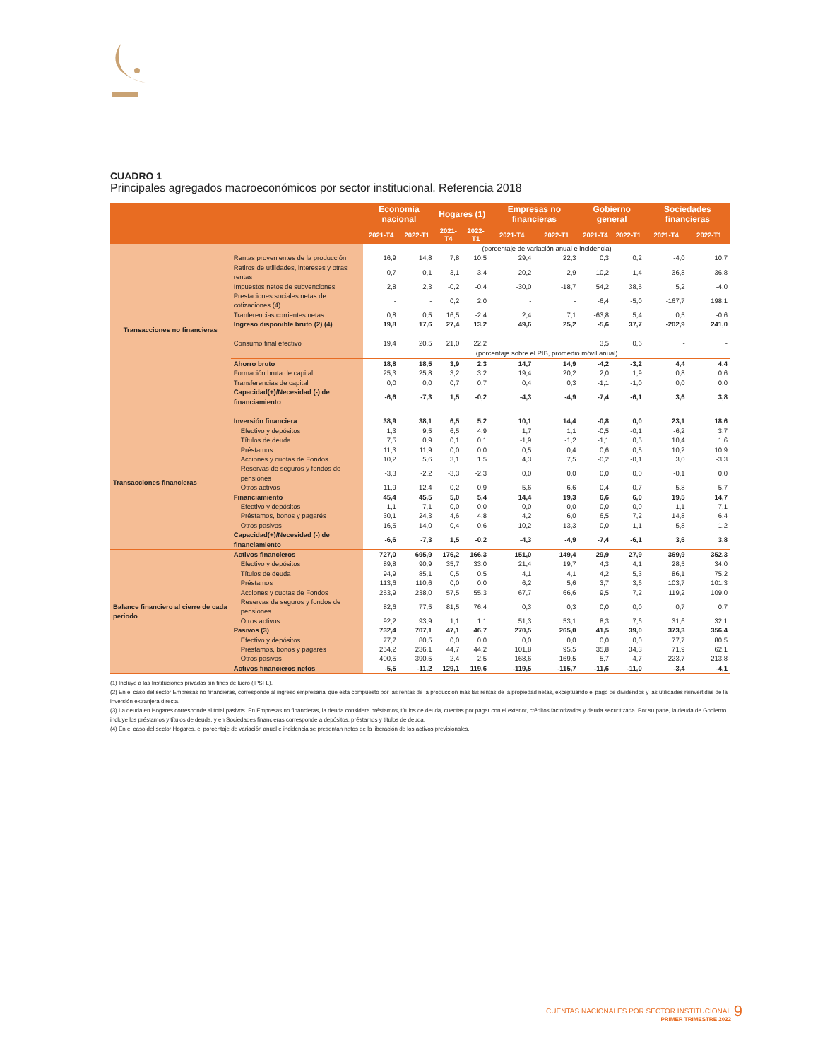CUADRO 1
Principales agregados macroeconómicos por sector institucional. Referencia 2018
| | | Economía nacional | | Hogares (1) | | Empresas no financieras | | Gobierno general | | Sociedades financieras | |
| --- | --- | --- | --- | --- | --- | --- | --- | --- | --- | --- | --- |
| | | 2021-T4 | 2022-T1 | 2021-T4 | 2022-T1 | 2021-T4 | 2022-T1 | 2021-T4 | 2022-T1 | 2021-T4 | 2022-T1 |
| Transacciones no financieras | | (porcentaje de variación anual e incidencia) | | | | | | | | | |
| | Rentas provenientes de la producción | 16,9 | 14,8 | 7,8 | 10,5 | 29,4 | 22,3 | 0,3 | 0,2 | -4,0 | 10,7 |
| | Retiros de utilidades, intereses y otras rentas | -0,7 | -0,1 | 3,1 | 3,4 | 20,2 | 2,9 | 10,2 | -1,4 | -36,8 | 36,8 |
| | Impuestos netos de subvenciones | 2,8 | 2,3 | -0,2 | -0,4 | -30,0 | -18,7 | 54,2 | 38,5 | 5,2 | -4,0 |
| | Prestaciones sociales netas de cotizaciones (4) | - | - | 0,2 | 2,0 | - | - | -6,4 | -5,0 | -167,7 | 198,1 |
| | Tranferencias corrientes netas | 0,8 | 0,5 | 16,5 | -2,4 | 2,4 | 7,1 | -63,8 | 5,4 | 0,5 | -0,6 |
| | Ingreso disponible bruto (2) (4) | 19,8 | 17,6 | 27,4 | 13,2 | 49,6 | 25,2 | -5,6 | 37,7 | -202,9 | 241,0 |
| | Consumo final efectivo | 19,4 | 20,5 | 21,0 | 22,2 | | | 3,5 | 0,6 | - | - |
| | | (porcentaje sobre el PIB, promedio móvil anual) | | | | | | | | | |
| | Ahorro bruto | 18,8 | 18,5 | 3,9 | 2,3 | 14,7 | 14,9 | -4,2 | -3,2 | 4,4 | 4,4 |
| | Formación bruta de capital | 25,3 | 25,8 | 3,2 | 3,2 | 19,4 | 20,2 | 2,0 | 1,9 | 0,8 | 0,6 |
| | Transferencias de capital | 0,0 | 0,0 | 0,7 | 0,7 | 0,4 | 0,3 | -1,1 | -1,0 | 0,0 | 0,0 |
| | Capacidad(+)/Necesidad (-) de financiamiento | -6,6 | -7,3 | 1,5 | -0,2 | -4,3 | -4,9 | -7,4 | -6,1 | 3,6 | 3,8 |
| Transacciones financieras | Inversión financiera | 38,9 | 38,1 | 6,5 | 5,2 | 10,1 | 14,4 | -0,8 | 0,0 | 23,1 | 18,6 |
| | Efectivo y depósitos | 1,3 | 9,5 | 6,5 | 4,9 | 1,7 | 1,1 | -0,5 | -0,1 | -6,2 | 3,7 |
| | Títulos de deuda | 7,5 | 0,9 | 0,1 | 0,1 | -1,9 | -1,2 | -1,1 | 0,5 | 10,4 | 1,6 |
| | Préstamos | 11,3 | 11,9 | 0,0 | 0,0 | 0,5 | 0,4 | 0,6 | 0,5 | 10,2 | 10,9 |
| | Acciones y cuotas de Fondos | 10,2 | 5,6 | 3,1 | 1,5 | 4,3 | 7,5 | -0,2 | -0,1 | 3,0 | -3,3 |
| | Reservas de seguros y fondos de pensiones | -3,3 | -2,2 | -3,3 | -2,3 | 0,0 | 0,0 | 0,0 | 0,0 | -0,1 | 0,0 |
| | Otros activos | 11,9 | 12,4 | 0,2 | 0,9 | 5,6 | 6,6 | 0,4 | -0,7 | 5,8 | 5,7 |
| | Financiamiento | 45,4 | 45,5 | 5,0 | 5,4 | 14,4 | 19,3 | 6,6 | 6,0 | 19,5 | 14,7 |
| | Efectivo y depósitos | -1,1 | 7,1 | 0,0 | 0,0 | 0,0 | 0,0 | 0,0 | 0,0 | -1,1 | 7,1 |
| | Préstamos, bonos y pagarés | 30,1 | 24,3 | 4,6 | 4,8 | 4,2 | 6,0 | 6,5 | 7,2 | 14,8 | 6,4 |
| | Otros pasivos | 16,5 | 14,0 | 0,4 | 0,6 | 10,2 | 13,3 | 0,0 | -1,1 | 5,8 | 1,2 |
| | Capacidad(+)/Necesidad (-) de financiamiento | -6,6 | -7,3 | 1,5 | -0,2 | -4,3 | -4,9 | -7,4 | -6,1 | 3,6 | 3,8 |
| Balance financiero al cierre de cada periodo | Activos financieros | 727,0 | 695,9 | 176,2 | 166,3 | 151,0 | 149,4 | 29,9 | 27,9 | 369,9 | 352,3 |
| | Efectivo y depósitos | 89,8 | 90,9 | 35,7 | 33,0 | 21,4 | 19,7 | 4,3 | 4,1 | 28,5 | 34,0 |
| | Títulos de deuda | 94,9 | 85,1 | 0,5 | 0,5 | 4,1 | 4,1 | 4,2 | 5,3 | 86,1 | 75,2 |
| | Préstamos | 113,6 | 110,6 | 0,0 | 0,0 | 6,2 | 5,6 | 3,7 | 3,6 | 103,7 | 101,3 |
| | Acciones y cuotas de Fondos | 253,9 | 238,0 | 57,5 | 55,3 | 67,7 | 66,6 | 9,5 | 7,2 | 119,2 | 109,0 |
| | Reservas de seguros y fondos de pensiones | 82,6 | 77,5 | 81,5 | 76,4 | 0,3 | 0,3 | 0,0 | 0,0 | 0,7 | 0,7 |
| | Otros activos | 92,2 | 93,9 | 1,1 | 1,1 | 51,3 | 53,1 | 8,3 | 7,6 | 31,6 | 32,1 |
| | Pasivos (3) | 732,4 | 707,1 | 47,1 | 46,7 | 270,5 | 265,0 | 41,5 | 39,0 | 373,3 | 356,4 |
| | Efectivo y depósitos | 77,7 | 80,5 | 0,0 | 0,0 | 0,0 | 0,0 | 0,0 | 0,0 | 77,7 | 80,5 |
| | Préstamos, bonos y pagarés | 254,2 | 236,1 | 44,7 | 44,2 | 101,8 | 95,5 | 35,8 | 34,3 | 71,9 | 62,1 |
| | Otros pasivos | 400,5 | 390,5 | 2,4 | 2,5 | 168,6 | 169,5 | 5,7 | 4,7 | 223,7 | 213,8 |
| | Activos financieros netos | -5,5 | -11,2 | 129,1 | 119,6 | -119,5 | -115,7 | -11,6 | -11,0 | -3,4 | -4,1 |
(1) Incluye a las Instituciones privadas sin fines de lucro (IPSFL).
(2) En el caso del sector Empresas no financieras, corresponde al ingreso empresarial que está compuesto por las rentas de la producción más las rentas de la propiedad netas, exceptuando el pago de dividendos y las utilidades reinvertidas de la inversión extranjera directa.
(3) La deuda en Hogares corresponde al total pasivos. En Empresas no financieras, la deuda considera préstamos, títulos de deuda, cuentas por pagar con el exterior, créditos factorizados y deuda securitizada. Por su parte, la deuda de Gobierno incluye los préstamos y títulos de deuda, y en Sociedades financieras corresponde a depósitos, préstamos y títulos de deuda.
(4) En el caso del sector Hogares, el porcentaje de variación anual e incidencia se presentan netos de la liberación de los activos previsionales.
CUENTAS NACIONALES POR SECTOR INSTITUCIONAL
PRIMER TRIMESTRE 2022
9